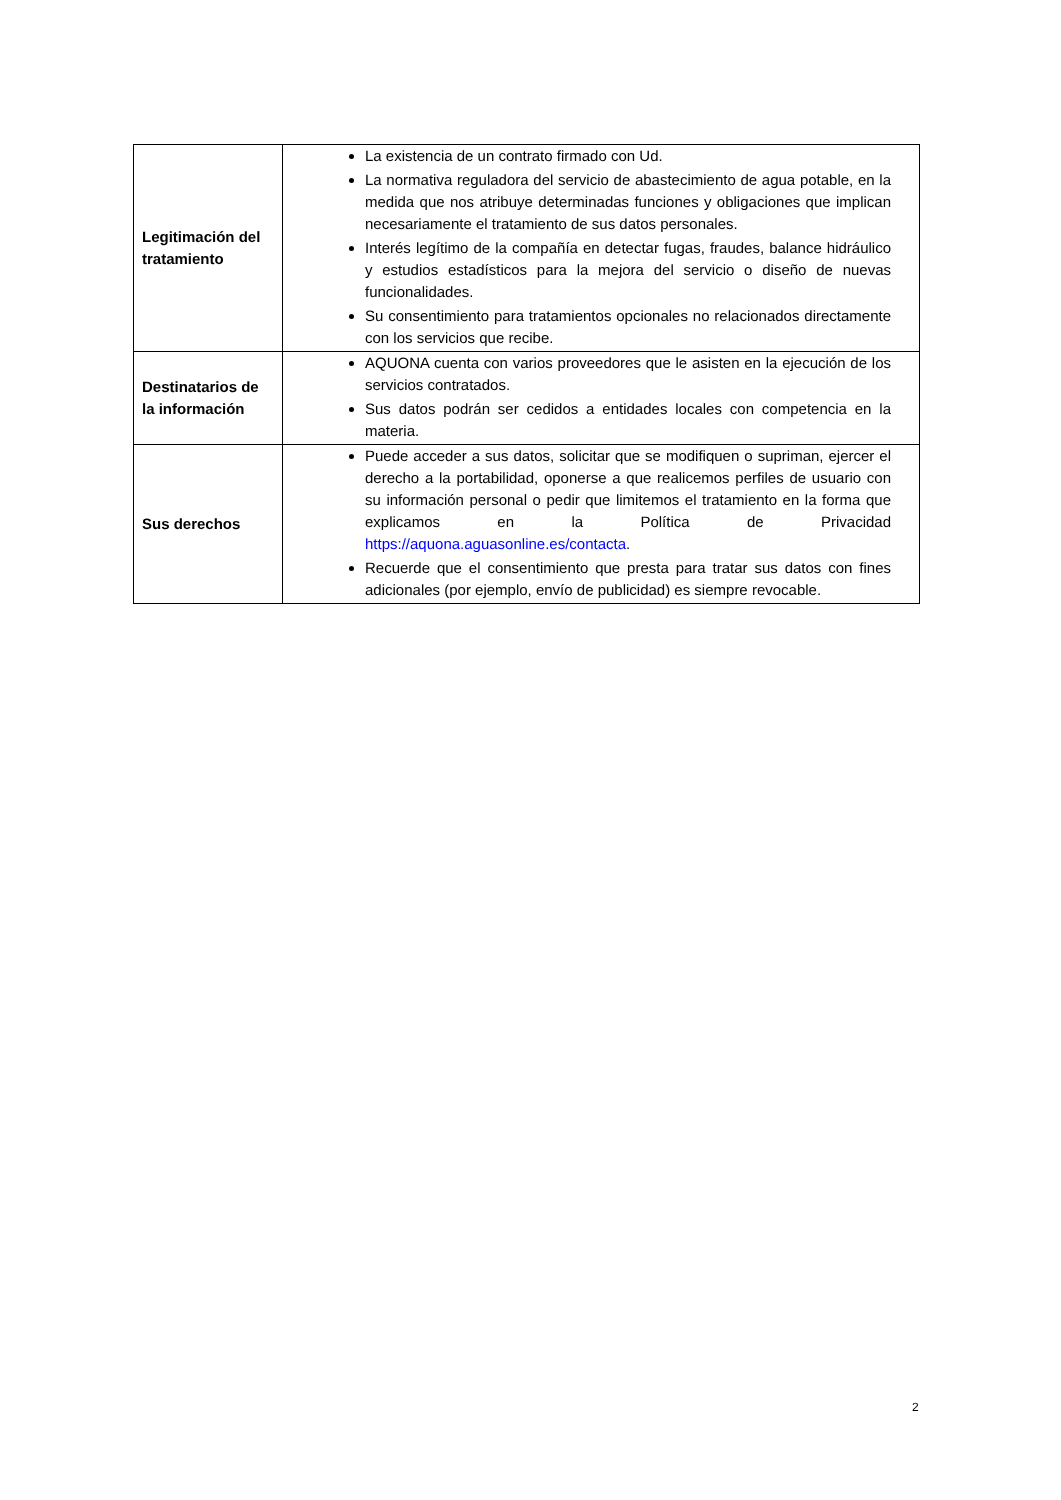| Legitimación del tratamiento | La existencia de un contrato firmado con Ud. La normativa reguladora del servicio de abastecimiento de agua potable, en la medida que nos atribuye determinadas funciones y obligaciones que implican necesariamente el tratamiento de sus datos personales. Interés legítimo de la compañía en detectar fugas, fraudes, balance hidráulico y estudios estadísticos para la mejora del servicio o diseño de nuevas funcionalidades. Su consentimiento para tratamientos opcionales no relacionados directamente con los servicios que recibe. |
| Destinatarios de la información | AQUONA cuenta con varios proveedores que le asisten en la ejecución de los servicios contratados. Sus datos podrán ser cedidos a entidades locales con competencia en la materia. |
| Sus derechos | Puede acceder a sus datos, solicitar que se modifiquen o supriman, ejercer el derecho a la portabilidad, oponerse a que realicemos perfiles de usuario con su información personal o pedir que limitemos el tratamiento en la forma que explicamos en la Política de Privacidad https://aquona.aguasonline.es/contacta . Recuerde que el consentimiento que presta para tratar sus datos con fines adicionales (por ejemplo, envío de publicidad) es siempre revocable. |
2